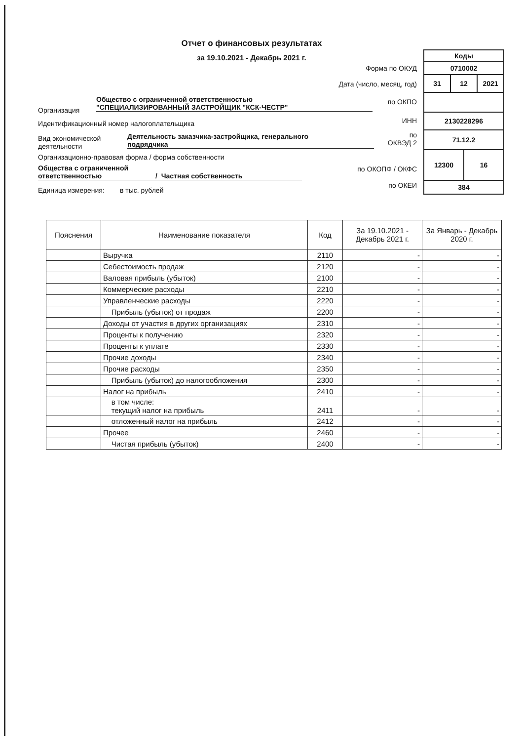Отчет о финансовых результатах
за 19.10.2021 - Декабрь 2021 г.
| Коды | | | |
| 0710002 | | | |
| 31 | 12 | | 2021 |
| 2130228296 | | | |
| 71.12.2 | | | |
| 12300 | | 16 | |
| 384 | | | |
Форма по ОКУД
Дата (число, месяц, год)
по ОКПО
ИНН
по
ОКВЭД 2
по ОКОПФ / ОКФС
по ОКЕИ
Общество с ограниченной ответственностью
"СПЕЦИАЛИЗИРОВАННЫЙ ЗАСТРОЙЩИК "КСК-ЧЕСТР"
Организация
Идентификационный номер налогоплательщика
Вид экономической
деятельности
Деятельность заказчика-застройщика, генерального
подрядчика
Организационно-правовая форма / форма собственности
Общества с ограниченной
ответственностью / Частная собственность
Единица измерения: в тыс. рублей
| Пояснения | Наименование показателя | Код | За 19.10.2021 - Декабрь 2021 г. | За Январь - Декабрь 2020 г. |
| --- | --- | --- | --- | --- |
| | Выручка | 2110 | - | - |
| | Себестоимость продаж | 2120 | - | - |
| | Валовая прибыль (убыток) | 2100 | - | - |
| | Коммерческие расходы | 2210 | - | - |
| | Управленческие расходы | 2220 | - | - |
| | Прибыль (убыток) от продаж | 2200 | - | - |
| | Доходы от участия в других организациях | 2310 | - | - |
| | Проценты к получению | 2320 | - | - |
| | Проценты к уплате | 2330 | - | - |
| | Прочие доходы | 2340 | - | - |
| | Прочие расходы | 2350 | - | - |
| | Прибыль (убыток) до налогообложения | 2300 | - | - |
| | Налог на прибыль | 2410 | - | - |
| | в том числе: текущий налог на прибыль | 2411 | - | - |
| | отложенный налог на прибыль | 2412 | - | - |
| | Прочее | 2460 | - | - |
| | Чистая прибыль (убыток) | 2400 | - | - |